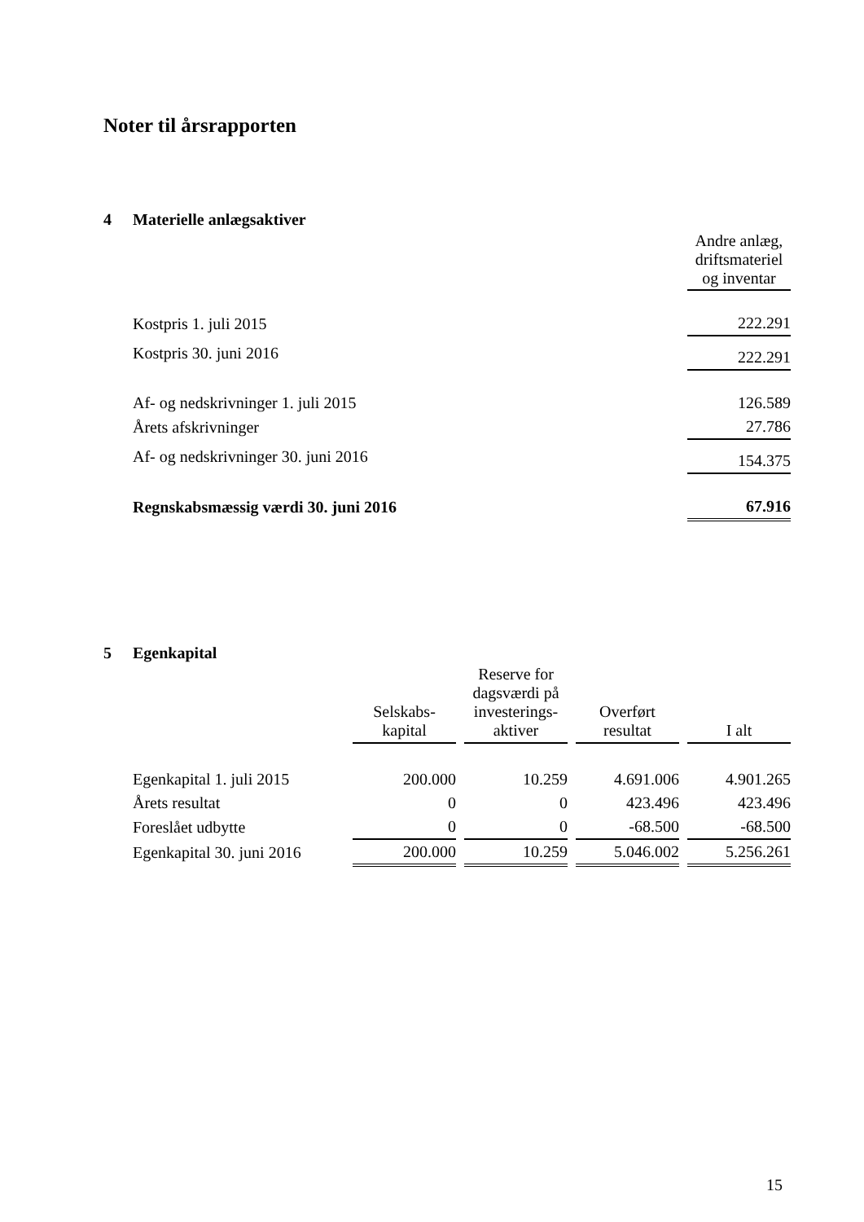Noter til årsrapporten
4 Materielle anlægsaktiver
| | Andre anlæg, driftsmateriel og inventar |
| Kostpris 1. juli 2015 | 222.291 |
| Kostpris 30. juni 2016 | 222.291 |
| Af- og nedskrivninger 1. juli 2015 | 126.589 |
| Årets afskrivninger | 27.786 |
| Af- og nedskrivninger 30. juni 2016 | 154.375 |
| Regnskabsmæssig værdi 30. juni 2016 | 67.916 |
5 Egenkapital
| | Selskabs- kapital | | Reserve for dagsværdi på investerings- aktiver | | Overført resultat | | I alt |
| Egenkapital 1. juli 2015 | 200.000 | | 10.259 | | 4.691.006 | | 4.901.265 |
| Årets resultat | 0 | | 0 | | 423.496 | | 423.496 |
| Foreslået udbytte | 0 | | 0 | | -68.500 | | -68.500 |
| Egenkapital 30. juni 2016 | 200.000 | | 10.259 | | 5.046.002 | | 5.256.261 |
15